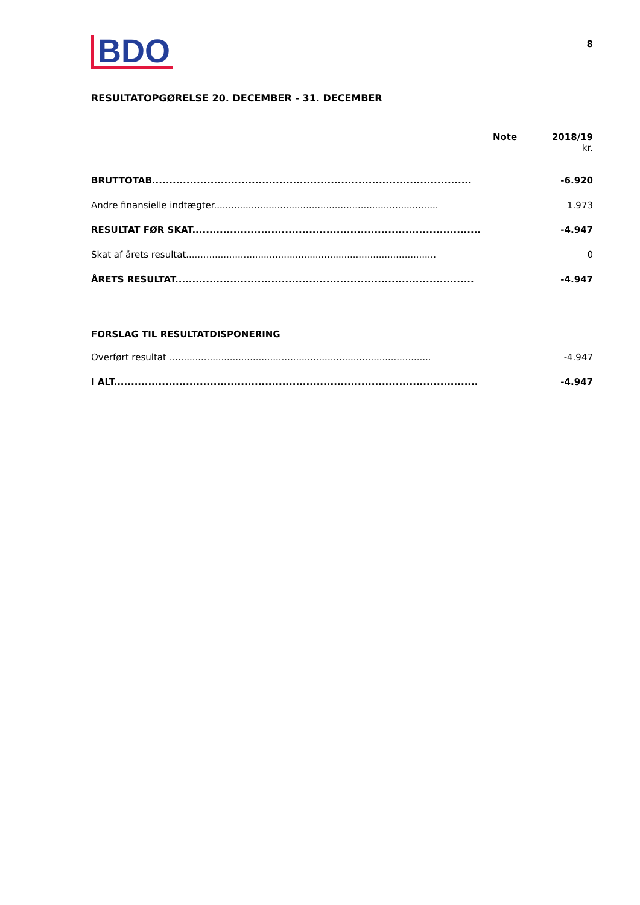BDO
8
RESULTATOPGØRELSE 20. DECEMBER - 31. DECEMBER
| | Note | 2018/19 kr. |
| --- | --- | --- |
| BRUTTOTAB............................................................................................. | | -6.920 |
| Andre finansielle indtægter.............................................................................. | | 1.973 |
| RESULTAT FØR SKAT.................................................................................... | | -4.947 |
| Skat af årets resultat....................................................................................... | | 0 |
| ÅRETS RESULTAT....................................................................................... | | -4.947 |
| FORSLAG TIL RESULTATDISPONERING | | |
| Overført resultat ........................................................................................... | | -4.947 |
| I ALT.......................................................................................................... | | -4.947 |